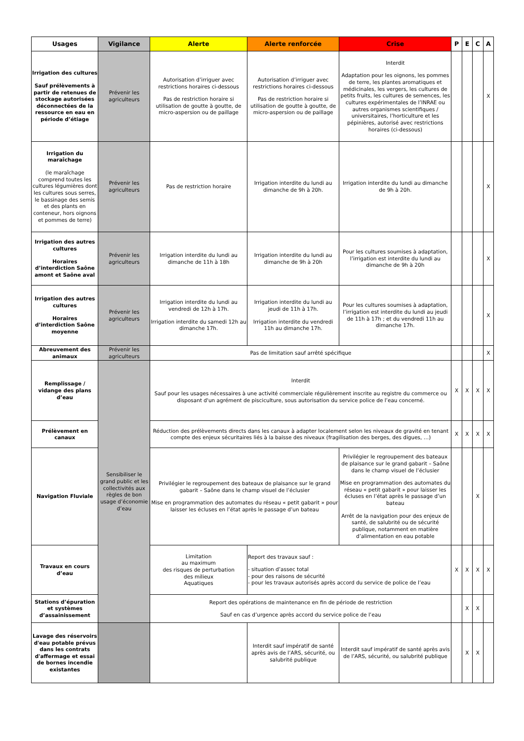| Usages | Vigilance | Alerte | Alerte renforcée | Crise | P | E | C | A |
| --- | --- | --- | --- | --- | --- | --- | --- | --- |
| Irrigation des cultures Sauf prélèvements à partir de retenues de stockage autorisées déconnectées de la ressource en eau en période d’étiage | Prévenir les agriculteurs | Autorisation d’irriguer avec restrictions horaires ci-dessous Pas de restriction horaire si utilisation de goutte à goutte, de micro-aspersion ou de paillage | Autorisation d’irriguer avec restrictions horaires ci-dessous Pas de restriction horaire si utilisation de goutte à goutte, de micro-aspersion ou de paillage | Interdit Adaptation pour les oignons, les pommes de terre, les plantes aromatiques et médicinales, les vergers, les cultures de petits fruits, les cultures de semences, les cultures expérimentales de l’INRAE ou autres organismes scientifiques / universitaires, l’horticulture et les pépinières, autorisé avec restrictions horaires (ci-dessous) | | | | X |
| Irrigation du maraîchage (le maraîchage comprend toutes les cultures légumières dont les cultures sous serres, le bassinage des semis et des plants en conteneur, hors oignons et pommes de terre) | Prévenir les agriculteurs | Pas de restriction horaire | Irrigation interdite du lundi au dimanche de 9h à 20h. | Irrigation interdite du lundi au dimanche de 9h à 20h. | | | | X |
| Irrigation des autres cultures Horaires d’interdiction Saône amont et Saône aval | Prévenir les agriculteurs | Irrigation interdite du lundi au dimanche de 11h à 18h | Irrigation interdite du lundi au dimanche de 9h à 20h | Pour les cultures soumises à adaptation, l’irrigation est interdite du lundi au dimanche de 9h à 20h | | | | X |
| Irrigation des autres cultures Horaires d’interdiction Saône moyenne | Prévenir les agriculteurs | Irrigation interdite du lundi au vendredi de 12h à 17h. Irrigation interdite du samedi 12h au dimanche 17h. | Irrigation interdite du lundi au jeudi de 11h à 17h. Irrigation interdite du vendredi 11h au dimanche 17h. | Pour les cultures soumises à adaptation, l’irrigation est interdite du lundi au jeudi de 11h à 17h ; et du vendredi 11h au dimanche 17h. | | | | X |
| Abreuvement des animaux | Prévenir les agriculteurs | Pas de limitation sauf arrêté spécifique | | | | | | X |
| Remplissage / vidange des plans d’eau | Sensibiliser le grand public et les collectivités aux règles de bon usage d’économie d’eau | Interdit Sauf pour les usages nécessaires à une activité commerciale régulièrement inscrite au registre du commerce ou disposant d'un agrément de pisciculture, sous autorisation du service police de l’eau concerné. | | | X | X | X | X |
| Prélèvement en canaux | | Réduction des prélèvements directs dans les canaux à adapter localement selon les niveaux de gravité en tenant compte des enjeux sécuritaires liés à la baisse des niveaux (fragilisation des berges, des digues, …) | | | X | X | X | X |
| Navigation Fluviale | | Privilégier le regroupement des bateaux de plaisance sur le grand gabarit – Saône dans le champ visuel de l’éclusier Mise en programmation des automates du réseau « petit gabarit » pour laisser les écluses en l’état après le passage d’un bateau | | Privilégier le regroupement des bateaux de plaisance sur le grand gabarit – Saône dans le champ visuel de l’éclusier Mise en programmation des automates du réseau « petit gabarit » pour laisser les écluses en l’état après le passage d’un bateau Arrêt de la navigation pour des enjeux de santé, de salubrité ou de sécurité publique, notamment en matière d’alimentation en eau potable | | | X | |
| Travaux en cours d’eau | | Limitation au maximum des risques de perturbation des milieux Aquatiques | Report des travaux sauf : - situation d’assec total - pour des raisons de sécurité - pour les travaux autorisés après accord du service de police de l’eau | | X | X | X | X |
| Stations d’épuration et systèmes d’assainissement | | Report des opérations de maintenance en fin de période de restriction Sauf en cas d’urgence après accord du service police de l’eau | | | | X | X | |
| Lavage des réservoirs d'eau potable prévus dans les contrats d'affermage et essai de bornes incendie existantes | | | Interdit sauf impératif de santé après avis de l’ARS, sécurité, ou salubrité publique | Interdit sauf impératif de santé après avis de l’ARS, sécurité, ou salubrité publique | | X | X | |